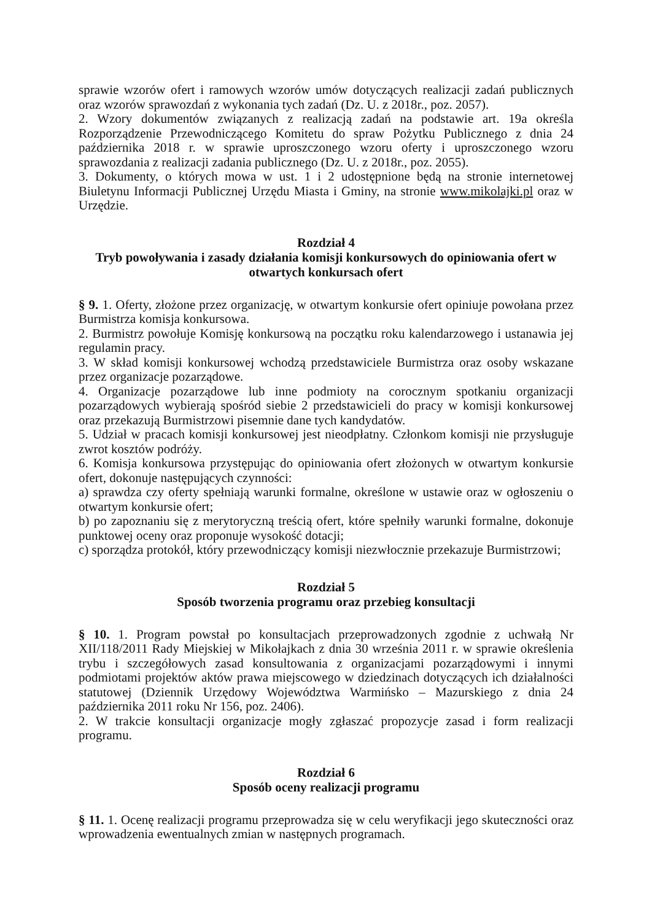sprawie wzorów ofert i ramowych wzorów umów dotyczących realizacji zadań publicznych oraz wzorów sprawozdań z wykonania tych zadań (Dz. U. z 2018r., poz. 2057).
2. Wzory dokumentów związanych z realizacją zadań na podstawie art. 19a określa Rozporządzenie Przewodniczącego Komitetu do spraw Pożytku Publicznego z dnia 24 października 2018 r. w sprawie uproszczonego wzoru oferty i uproszczonego wzoru sprawozdania z realizacji zadania publicznego (Dz. U. z 2018r., poz. 2055).
3. Dokumenty, o których mowa w ust. 1 i 2 udostępnione będą na stronie internetowej Biuletynu Informacji Publicznej Urzędu Miasta i Gminy, na stronie www.mikolajki.pl oraz w Urzędzie.
Rozdział 4
Tryb powoływania i zasady działania komisji konkursowych do opiniowania ofert w otwartych konkursach ofert
§ 9. 1. Oferty, złożone przez organizację, w otwartym konkursie ofert opiniuje powołana przez Burmistrza komisja konkursowa.
2. Burmistrz powołuje Komisję konkursową na początku roku kalendarzowego i ustanawia jej regulamin pracy.
3. W skład komisji konkursowej wchodzą przedstawiciele Burmistrza oraz osoby wskazane przez organizacje pozarządowe.
4. Organizacje pozarządowe lub inne podmioty na corocznym spotkaniu organizacji pozarządowych wybierają spośród siebie 2 przedstawicieli do pracy w komisji konkursowej oraz przekazują Burmistrzowi pisemnie dane tych kandydatów.
5. Udział w pracach komisji konkursowej jest nieodpłatny. Członkom komisji nie przysługuje zwrot kosztów podróży.
6. Komisja konkursowa przystępując do opiniowania ofert złożonych w otwartym konkursie ofert, dokonuje następujących czynności:
a) sprawdza czy oferty spełniają warunki formalne, określone w ustawie oraz w ogłoszeniu o otwartym konkursie ofert;
b) po zapoznaniu się z merytoryczną treścią ofert, które spełniły warunki formalne, dokonuje punktowej oceny oraz proponuje wysokość dotacji;
c) sporządza protokół, który przewodniczący komisji niezwłocznie przekazuje Burmistrzowi;
Rozdział 5
Sposób tworzenia programu oraz przebieg konsultacji
§ 10. 1. Program powstał po konsultacjach przeprowadzonych zgodnie z uchwałą Nr XII/118/2011 Rady Miejskiej w Mikołajkach z dnia 30 września 2011 r. w sprawie określenia trybu i szczegółowych zasad konsultowania z organizacjami pozarządowymi i innymi podmiotami projektów aktów prawa miejscowego w dziedzinach dotyczących ich działalności statutowej (Dziennik Urzędowy Województwa Warmińsko – Mazurskiego z dnia 24 października 2011 roku Nr 156, poz. 2406).
2. W trakcie konsultacji organizacje mogły zgłaszać propozycje zasad i form realizacji programu.
Rozdział 6
Sposób oceny realizacji programu
§ 11. 1. Ocenę realizacji programu przeprowadza się w celu weryfikacji jego skuteczności oraz wprowadzenia ewentualnych zmian w następnych programach.